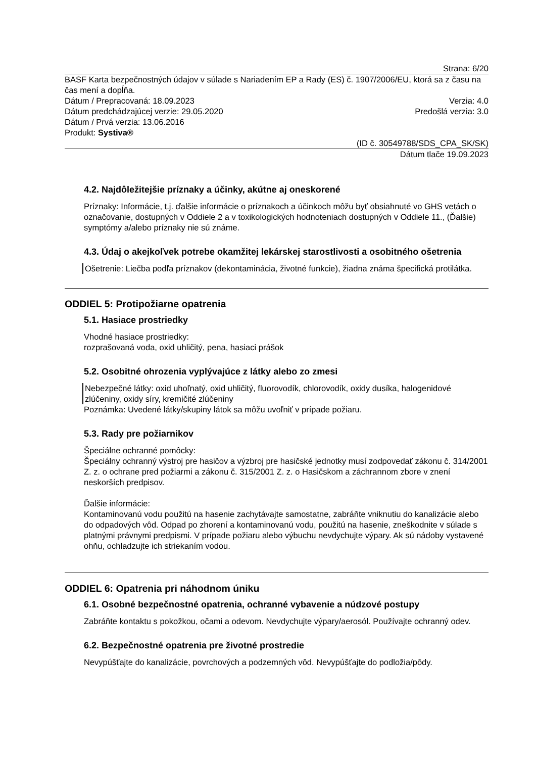Strana: 6/20
BASF Karta bezpečnostných údajov v súlade s Nariadením EP a Rady (ES) č. 1907/2006/EU, ktorá sa z času na čas mení a dopĺňa.
Dátum / Prepracovaná: 18.09.2023 Verzia: 4.0
Dátum predchádzajúcej verzie: 29.05.2020 Predošlá verzia: 3.0
Dátum / Prvá verzia: 13.06.2016
Produkt: Systiva®
(ID č. 30549788/SDS_CPA_SK/SK)
Dátum tlače 19.09.2023
4.2. Najdôležitejšie príznaky a účinky, akútne aj oneskorené
Príznaky: Informácie, t.j. ďalšie informácie o príznakoch a účinkoch môžu byť obsiahnuté vo GHS vetách o označovanie, dostupných v Oddiele 2 a v toxikologických hodnoteniach dostupných v Oddiele 11., (Ďalšie) symptómy a/alebo príznaky nie sú známe.
4.3. Údaj o akejkoľvek potrebe okamžitej lekárskej starostlivosti a osobitného ošetrenia
Ošetrenie: Liečba podľa príznakov (dekontaminácia, životné funkcie), žiadna známa špecifická protilátka.
ODDIEL 5: Protipožiarne opatrenia
5.1. Hasiace prostriedky
Vhodné hasiace prostriedky:
rozprašovaná voda, oxid uhličitý, pena, hasiaci prášok
5.2. Osobitné ohrozenia vyplývajúce z látky alebo zo zmesi
Nebezpečné látky: oxid uhoľnatý, oxid uhličitý, fluorovodík, chlorovodík, oxidy dusíka, halogenidové zlúčeniny, oxidy síry, kremičité zlúčeniny
Poznámka: Uvedené látky/skupiny látok sa môžu uvoľniť v prípade požiaru.
5.3. Rady pre požiarnikov
Špeciálne ochranné pomôcky:
Špeciálny ochranný výstroj pre hasičov a výzbroj pre hasičské jednotky musí zodpovedať zákonu č. 314/2001 Z. z. o ochrane pred požiarmi a zákonu č. 315/2001 Z. z. o Hasičskom a záchrannom zbore v znení neskorších predpisov.
Ďalšie informácie:
Kontaminovanú vodu použitú na hasenie zachytávajte samostatne, zabráňte vniknutiu do kanalizácie alebo do odpadových vôd. Odpad po zhorení a kontaminovanú vodu, použitú na hasenie, zneškodnite v súlade s platnými právnymi predpismi. V prípade požiaru alebo výbuchu nevdychujte výpary. Ak sú nádoby vystavené ohňu, ochladzujte ich striekaním vodou.
ODDIEL 6: Opatrenia pri náhodnom úniku
6.1. Osobné bezpečnostné opatrenia, ochranné vybavenie a núdzové postupy
Zabráňte kontaktu s pokožkou, očami a odevom. Nevdychujte výpary/aerosól. Používajte ochranný odev.
6.2. Bezpečnostné opatrenia pre životné prostredie
Nevypúšťajte do kanalizácie, povrchových a podzemných vôd. Nevypúšťajte do podložia/pôdy.